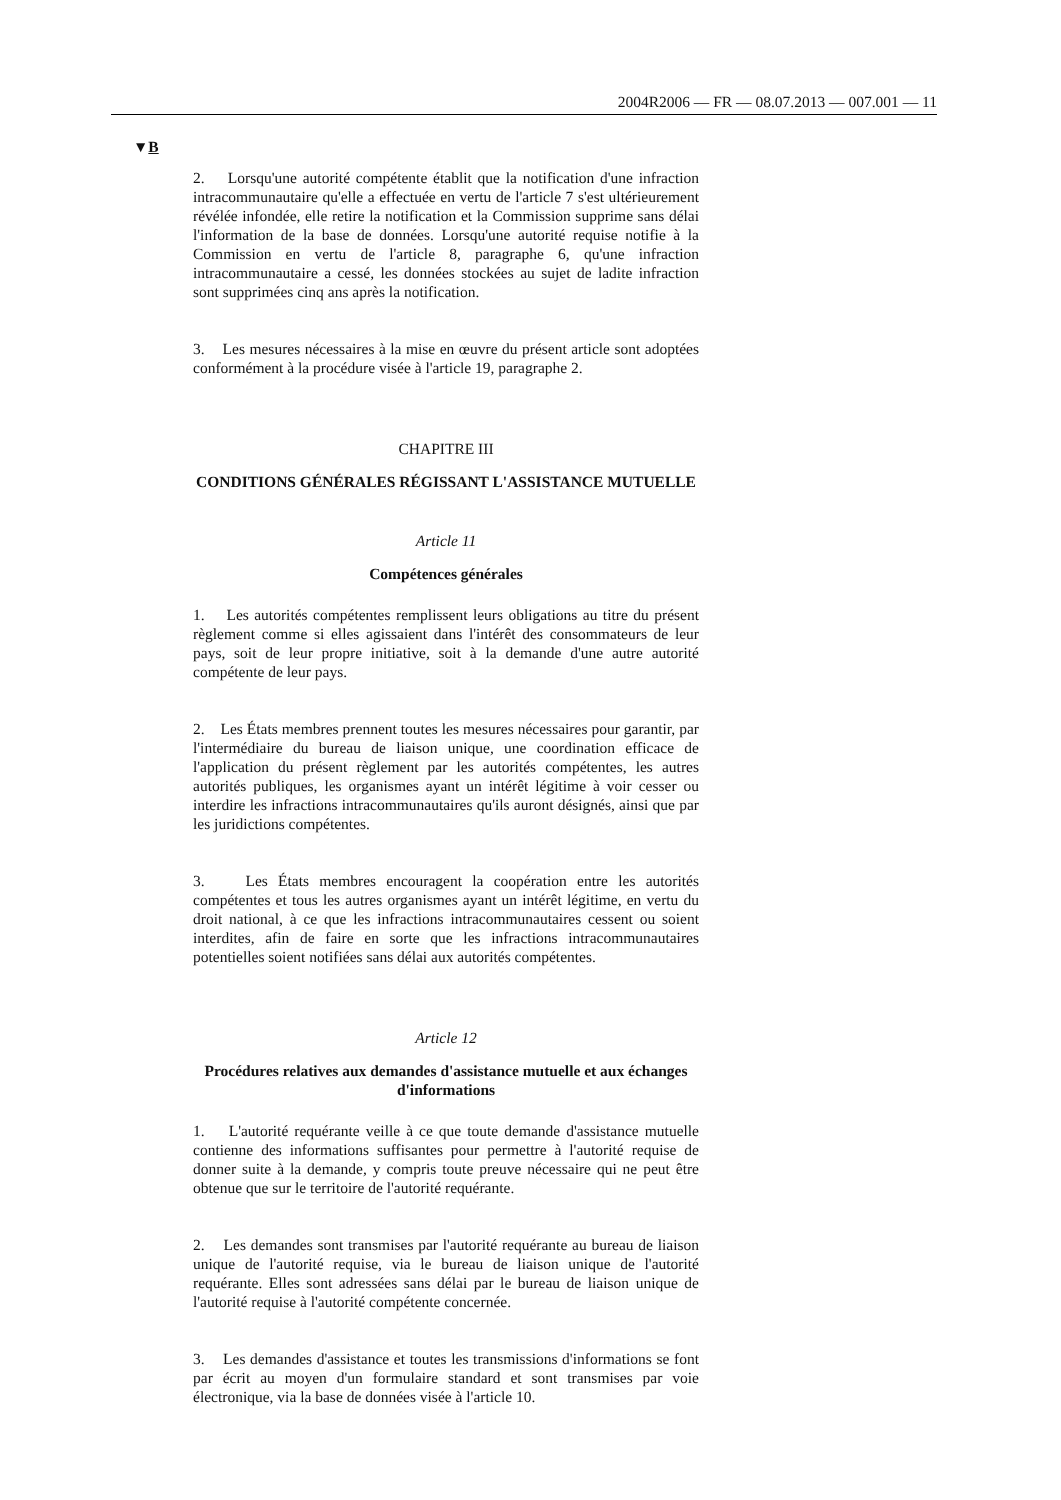2004R2006 — FR — 08.07.2013 — 007.001 — 11
▼B
2. Lorsqu'une autorité compétente établit que la notification d'une infraction intracommunautaire qu'elle a effectuée en vertu de l'article 7 s'est ultérieurement révélée infondée, elle retire la notification et la Commission supprime sans délai l'information de la base de données. Lorsqu'une autorité requise notifie à la Commission en vertu de l'article 8, paragraphe 6, qu'une infraction intracommunautaire a cessé, les données stockées au sujet de ladite infraction sont supprimées cinq ans après la notification.
3. Les mesures nécessaires à la mise en œuvre du présent article sont adoptées conformément à la procédure visée à l'article 19, paragraphe 2.
CHAPITRE III
CONDITIONS GÉNÉRALES RÉGISSANT L'ASSISTANCE MUTUELLE
Article 11
Compétences générales
1. Les autorités compétentes remplissent leurs obligations au titre du présent règlement comme si elles agissaient dans l'intérêt des consommateurs de leur pays, soit de leur propre initiative, soit à la demande d'une autre autorité compétente de leur pays.
2. Les États membres prennent toutes les mesures nécessaires pour garantir, par l'intermédiaire du bureau de liaison unique, une coordination efficace de l'application du présent règlement par les autorités compétentes, les autres autorités publiques, les organismes ayant un intérêt légitime à voir cesser ou interdire les infractions intracommunautaires qu'ils auront désignés, ainsi que par les juridictions compétentes.
3. Les États membres encouragent la coopération entre les autorités compétentes et tous les autres organismes ayant un intérêt légitime, en vertu du droit national, à ce que les infractions intracommunautaires cessent ou soient interdites, afin de faire en sorte que les infractions intracommunautaires potentielles soient notifiées sans délai aux autorités compétentes.
Article 12
Procédures relatives aux demandes d'assistance mutuelle et aux échanges d'informations
1. L'autorité requérante veille à ce que toute demande d'assistance mutuelle contienne des informations suffisantes pour permettre à l'autorité requise de donner suite à la demande, y compris toute preuve nécessaire qui ne peut être obtenue que sur le territoire de l'autorité requérante.
2. Les demandes sont transmises par l'autorité requérante au bureau de liaison unique de l'autorité requise, via le bureau de liaison unique de l'autorité requérante. Elles sont adressées sans délai par le bureau de liaison unique de l'autorité requise à l'autorité compétente concernée.
3. Les demandes d'assistance et toutes les transmissions d'informations se font par écrit au moyen d'un formulaire standard et sont transmises par voie électronique, via la base de données visée à l'article 10.